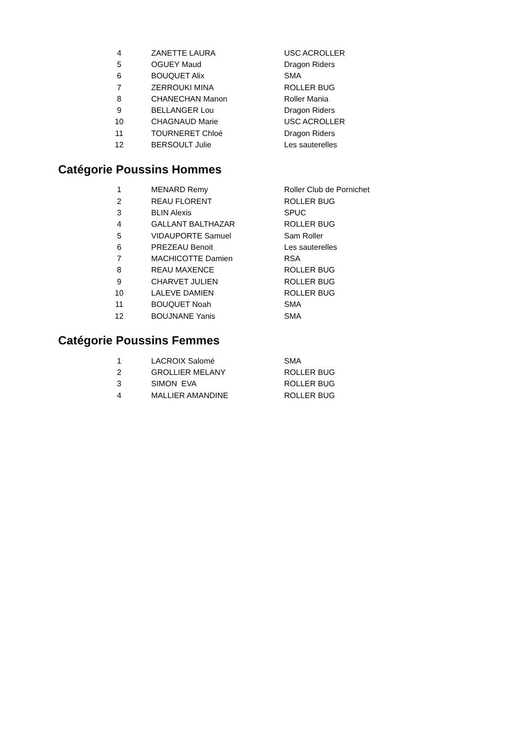| 4 | ZANETTE LAURA | USC ACROLLER |
| 5 | OGUEY Maud | Dragon Riders |
| 6 | BOUQUET Alix | SMA |
| 7 | ZERROUKI MINA | ROLLER BUG |
| 8 | CHANECHAN Manon | Roller Mania |
| 9 | BELLANGER Lou | Dragon Riders |
| 10 | CHAGNAUD Marie | USC ACROLLER |
| 11 | TOURNERET Chloé | Dragon Riders |
| 12 | BERSOULT Julie | Les sauterelles |
Catégorie Poussins Hommes
| 1 | MENARD Remy | Roller Club de Pornichet |
| 2 | REAU FLORENT | ROLLER BUG |
| 3 | BLIN Alexis | SPUC |
| 4 | GALLANT BALTHAZAR | ROLLER BUG |
| 5 | VIDAUPORTE Samuel | Sam Roller |
| 6 | PREZEAU Benoit | Les sauterelles |
| 7 | MACHICOTTE Damien | RSA |
| 8 | REAU MAXENCE | ROLLER BUG |
| 9 | CHARVET JULIEN | ROLLER BUG |
| 10 | LALEVE DAMIEN | ROLLER BUG |
| 11 | BOUQUET Noah | SMA |
| 12 | BOUJNANE Yanis | SMA |
Catégorie Poussins Femmes
| 1 | LACROIX Salomé | SMA |
| 2 | GROLLIER MELANY | ROLLER BUG |
| 3 | SIMON EVA | ROLLER BUG |
| 4 | MALLIER AMANDINE | ROLLER BUG |